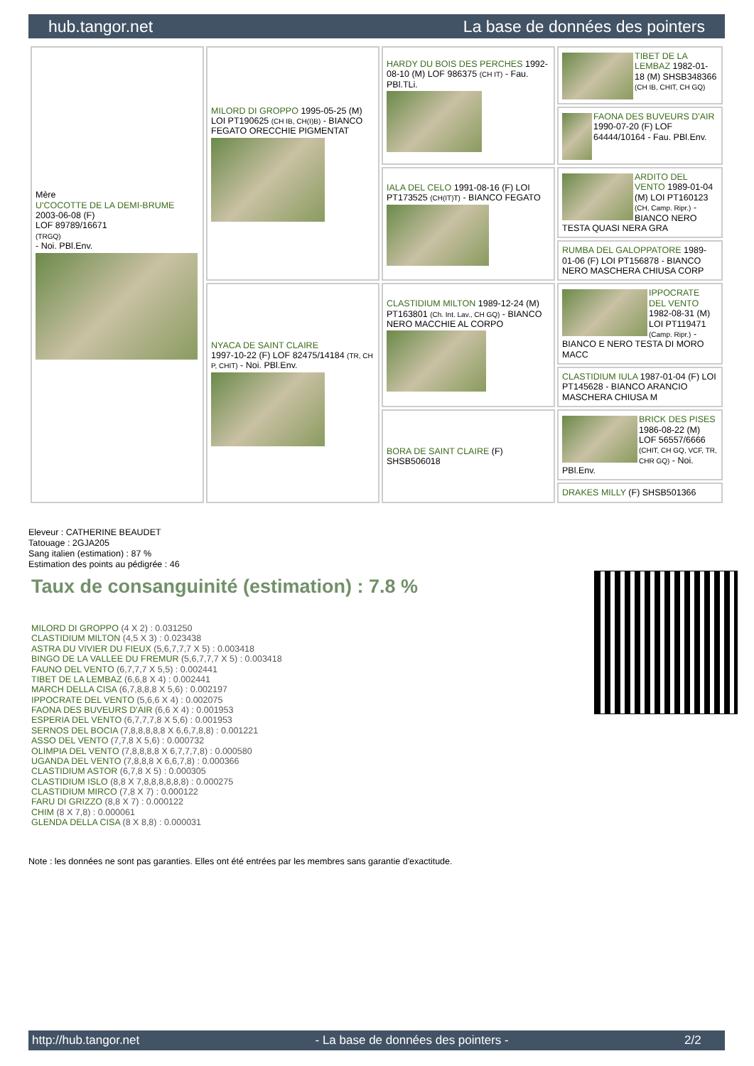hub.tangor.net La base de données des pointers
| Mère U'COCOTTE DE LA DEMI-BRUME 2003-06-08 (F) LOF 89789/16671 (TRGQ) - Noi. PBl.Env. | MILORD DI GROPPO 1995-05-25 (M) LOI PT190625 (CH IB, CH(I)B) - BIANCO FEGATO ORECCHIE PIGMENTAT | HARDY DU BOIS DES PERCHES 1992-08-10 (M) LOF 986375 (CH IT) - Fau. PBl.TLi. | TIBET DE LA LEMBAZ 1982-01-18 (M) SHSB348366 (CH IB, CHIT, CH GQ) |
| | | | FAONA DES BUVEURS D'AIR 1990-07-20 (F) LOF 64444/10164 - Fau. PBl.Env. |
| | | IALA DEL CELO 1991-08-16 (F) LOI PT173525 (CH(IT)T) - BIANCO FEGATO | ARDITO DEL VENTO 1989-01-04 (M) LOI PT160123 (CH, Camp. Ripr.) - BIANCO NERO TESTA QUASI NERA GRA |
| | | | RUMBA DEL GALOPPATORE 1989-01-06 (F) LOI PT156878 - BIANCO NERO MASCHERA CHIUSA CORP |
| | NYACA DE SAINT CLAIRE 1997-10-22 (F) LOF 82475/14184 (TR, CH P, CHIT) - Noi. PBl.Env. | CLASTIDIUM MILTON 1989-12-24 (M) PT163801 (Ch. Int. Lav., CH GQ) - BIANCO NERO MACCHIE AL CORPO | IPPOCRATE DEL VENTO 1982-08-31 (M) LOI PT119471 (Camp. Ripr.) - BIANCO E NERO TESTA DI MORO MACC |
| | | | CLASTIDIUM IULA 1987-01-04 (F) LOI PT145628 - BIANCO ARANCIO MASCHERA CHIUSA M |
| | | BORA DE SAINT CLAIRE (F) SHSB506018 | BRICK DES PISES 1986-08-22 (M) LOF 56557/6666 (CHIT, CH GQ, VCF, TR, CHR GQ) - Noi. PBl.Env. |
| | | | DRAKES MILLY (F) SHSB501366 |
Eleveur : CATHERINE BEAUDET
Tatouage : 2GJA205
Sang italien (estimation) : 87 %
Estimation des points au pédigrée : 46
Taux de consanguinité (estimation) : 7.8 %
MILORD DI GROPPO (4 X 2) : 0.031250
CLASTIDIUM MILTON (4,5 X 3) : 0.023438
ASTRA DU VIVIER DU FIEUX (5,6,7,7,7 X 5) : 0.003418
BINGO DE LA VALLEE DU FREMUR (5,6,7,7,7 X 5) : 0.003418
FAUNO DEL VENTO (6,7,7,7 X 5,5) : 0.002441
TIBET DE LA LEMBAZ (6,6,8 X 4) : 0.002441
MARCH DELLA CISA (6,7,8,8,8 X 5,6) : 0.002197
IPPOCRATE DEL VENTO (5,6,6 X 4) : 0.002075
FAONA DES BUVEURS D'AIR (6,6 X 4) : 0.001953
ESPERIA DEL VENTO (6,7,7,7,8 X 5,6) : 0.001953
SERNOS DEL BOCIA (7,8,8,8,8,8 X 6,6,7,8,8) : 0.001221
ASSO DEL VENTO (7,7,8 X 5,6) : 0.000732
OLIMPIA DEL VENTO (7,8,8,8,8 X 6,7,7,7,8) : 0.000580
UGANDA DEL VENTO (7,8,8,8 X 6,6,7,8) : 0.000366
CLASTIDIUM ASTOR (6,7,8 X 5) : 0.000305
CLASTIDIUM ISLO (8,8 X 7,8,8,8,8,8,8) : 0.000275
CLASTIDIUM MIRCO (7,8 X 7) : 0.000122
FARU DI GRIZZO (8,8 X 7) : 0.000122
CHIM (8 X 7,8) : 0.000061
GLENDA DELLA CISA (8 X 8,8) : 0.000031
Note : les données ne sont pas garanties. Elles ont été entrées par les membres sans garantie d'exactitude.
http://hub.tangor.net - La base de données des pointers - 2/2